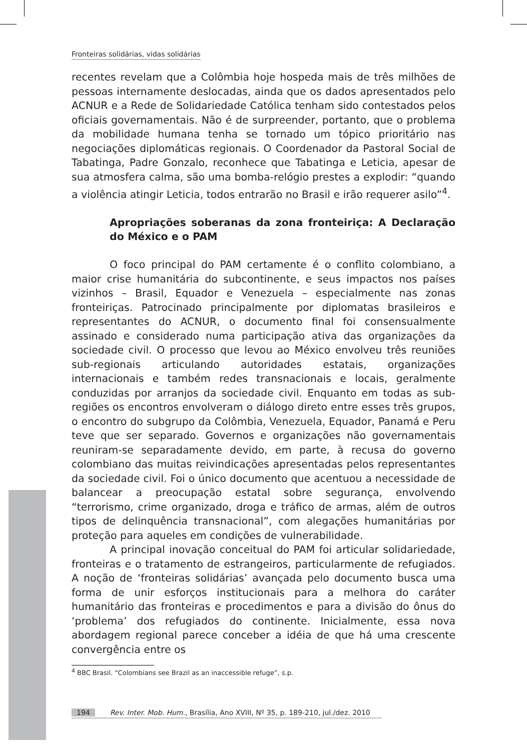Fronteiras solidárias, vidas solidárias
recentes revelam que a Colômbia hoje hospeda mais de três milhões de pessoas internamente deslocadas, ainda que os dados apresentados pelo ACNUR e a Rede de Solidariedade Católica tenham sido contestados pelos oficiais governamentais. Não é de surpreender, portanto, que o problema da mobilidade humana tenha se tornado um tópico prioritário nas negociações diplomáticas regionais. O Coordenador da Pastoral Social de Tabatinga, Padre Gonzalo, reconhece que Tabatinga e Leticia, apesar de sua atmosfera calma, são uma bomba-relógio prestes a explodir: “quando a violência atingir Leticia, todos entrarão no Brasil e irão requerer asilo”<sup>4</sup>.
Apropriações soberanas da zona fronteiriça: A Declaração do México e o PAM
O foco principal do PAM certamente é o conflito colombiano, a maior crise humanitária do subcontinente, e seus impactos nos países vizinhos – Brasil, Equador e Venezuela – especialmente nas zonas fronteiriças. Patrocinado principalmente por diplomatas brasileiros e representantes do ACNUR, o documento final foi consensualmente assinado e considerado numa participação ativa das organizações da sociedade civil. O processo que levou ao México envolveu três reuniões sub-regionais articulando autoridades estatais, organizações internacionais e também redes transnacionais e locais, geralmente conduzidas por arranjos da sociedade civil. Enquanto em todas as sub-regiões os encontros envolveram o diálogo direto entre esses três grupos, o encontro do subgrupo da Colômbia, Venezuela, Equador, Panamá e Peru teve que ser separado. Governos e organizações não governamentais reuniram-se separadamente devido, em parte, à recusa do governo colombiano das muitas reivindicações apresentadas pelos representantes da sociedade civil. Foi o único documento que acentuou a necessidade de balancear a preocupação estatal sobre segurança, envolvendo “terrorismo, crime organizado, droga e tráfico de armas, além de outros tipos de delinquência transnacional”, com alegações humanitárias por proteção para aqueles em condições de vulnerabilidade.
A principal inovação conceitual do PAM foi articular solidariedade, fronteiras e o tratamento de estrangeiros, particularmente de refugiados. A noção de ‘fronteiras solidárias’ avançada pelo documento busca uma forma de unir esforços institucionais para a melhora do caráter humanitário das fronteiras e procedimentos e para a divisão do ônus do ‘problema’ dos refugiados do continente. Inicialmente, essa nova abordagem regional parece conceber a idéia de que há uma crescente convergência entre os
<sup>4</sup> BBC Brasil. “Colombians see Brazil as an inaccessible refuge”, s.p.
194 Rev. Inter. Mob. Hum., Brasília, Ano XVIII, Nº 35, p. 189-210, jul./dez. 2010